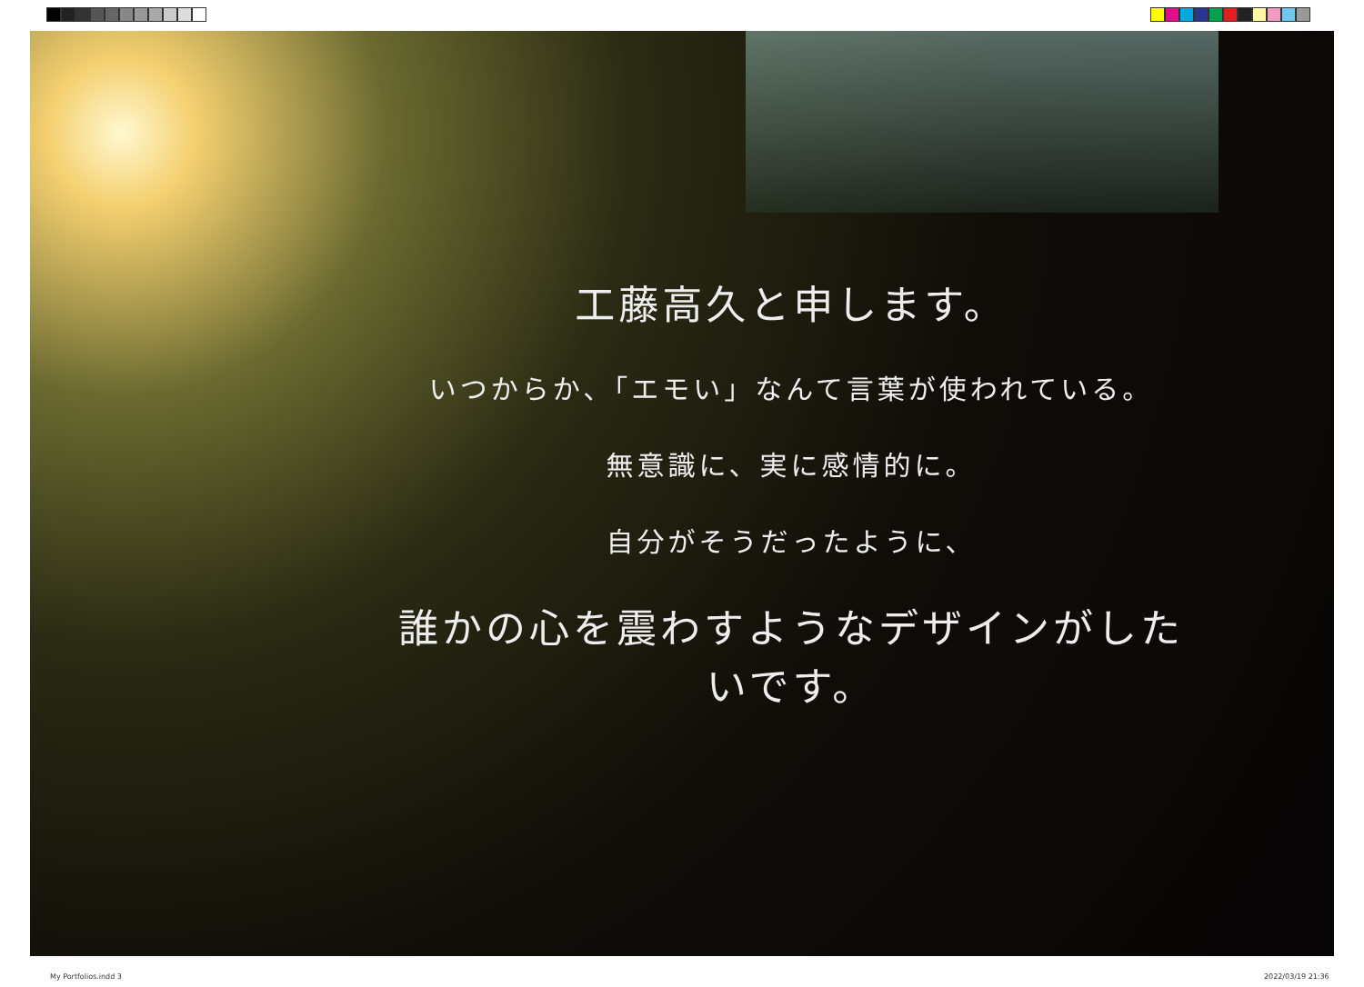工藤高久と申します。
いつからか、「エモい」なんて言葉が使われている。
無意識に、実に感情的に。
自分がそうだったように、
誰かの心を震わすようなデザインがしたいです。
My Portfolios.indd 3 2022/03/19 21:36